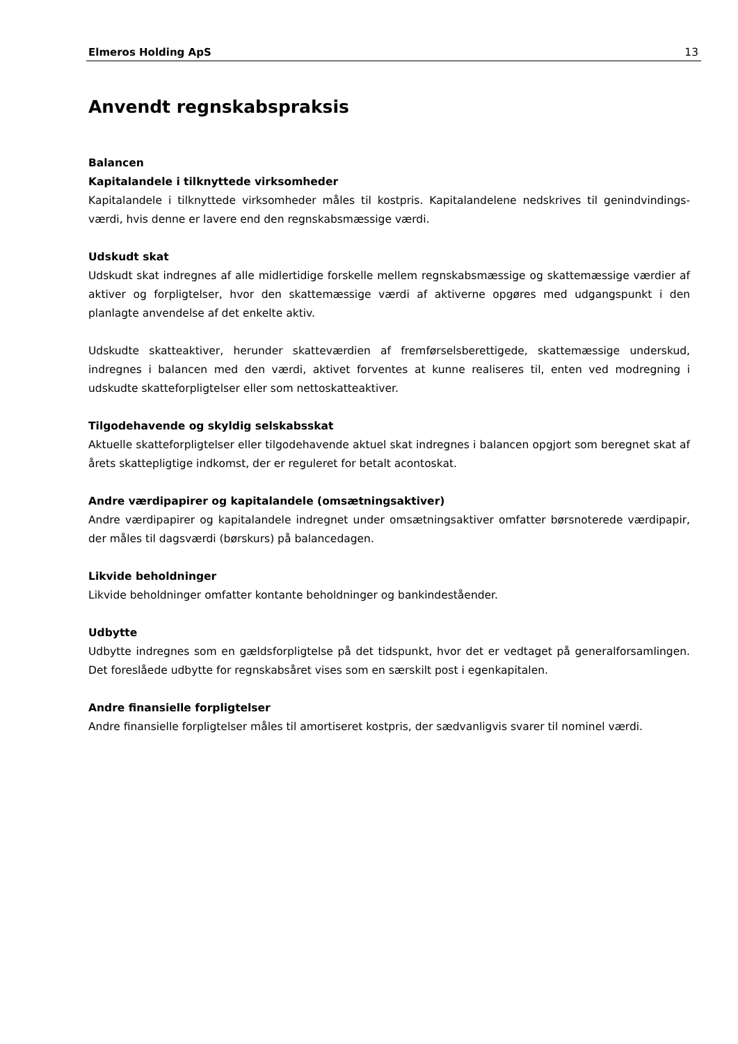Elmeros Holding ApS 13
Anvendt regnskabspraksis
Balancen
Kapitalandele i tilknyttede virksomheder
Kapitalandele i tilknyttede virksomheder måles til kostpris. Kapitalandelene nedskrives til genindvindings-værdi, hvis denne er lavere end den regnskabsmæssige værdi.
Udskudt skat
Udskudt skat indregnes af alle midlertidige forskelle mellem regnskabsmæssige og skattemæssige værdier af aktiver og forpligtelser, hvor den skattemæssige værdi af aktiverne opgøres med udgangspunkt i den planlagte anvendelse af det enkelte aktiv.
Udskudte skatteaktiver, herunder skatteværdien af fremførselsberettigede, skattemæssige underskud, indregnes i balancen med den værdi, aktivet forventes at kunne realiseres til, enten ved modregning i udskudte skatteforpligtelser eller som nettoskatteaktiver.
Tilgodehavende og skyldig selskabsskat
Aktuelle skatteforpligtelser eller tilgodehavende aktuel skat indregnes i balancen opgjort som beregnet skat af årets skattepligtige indkomst, der er reguleret for betalt acontoskat.
Andre værdipapirer og kapitalandele (omsætningsaktiver)
Andre værdipapirer og kapitalandele indregnet under omsætningsaktiver omfatter børsnoterede værdipapir, der måles til dagsværdi (børskurs) på balancedagen.
Likvide beholdninger
Likvide beholdninger omfatter kontante beholdninger og bankindeståender.
Udbytte
Udbytte indregnes som en gældsforpligtelse på det tidspunkt, hvor det er vedtaget på generalforsamlingen. Det foreslåede udbytte for regnskabsåret vises som en særskilt post i egenkapitalen.
Andre finansielle forpligtelser
Andre finansielle forpligtelser måles til amortiseret kostpris, der sædvanligvis svarer til nominel værdi.